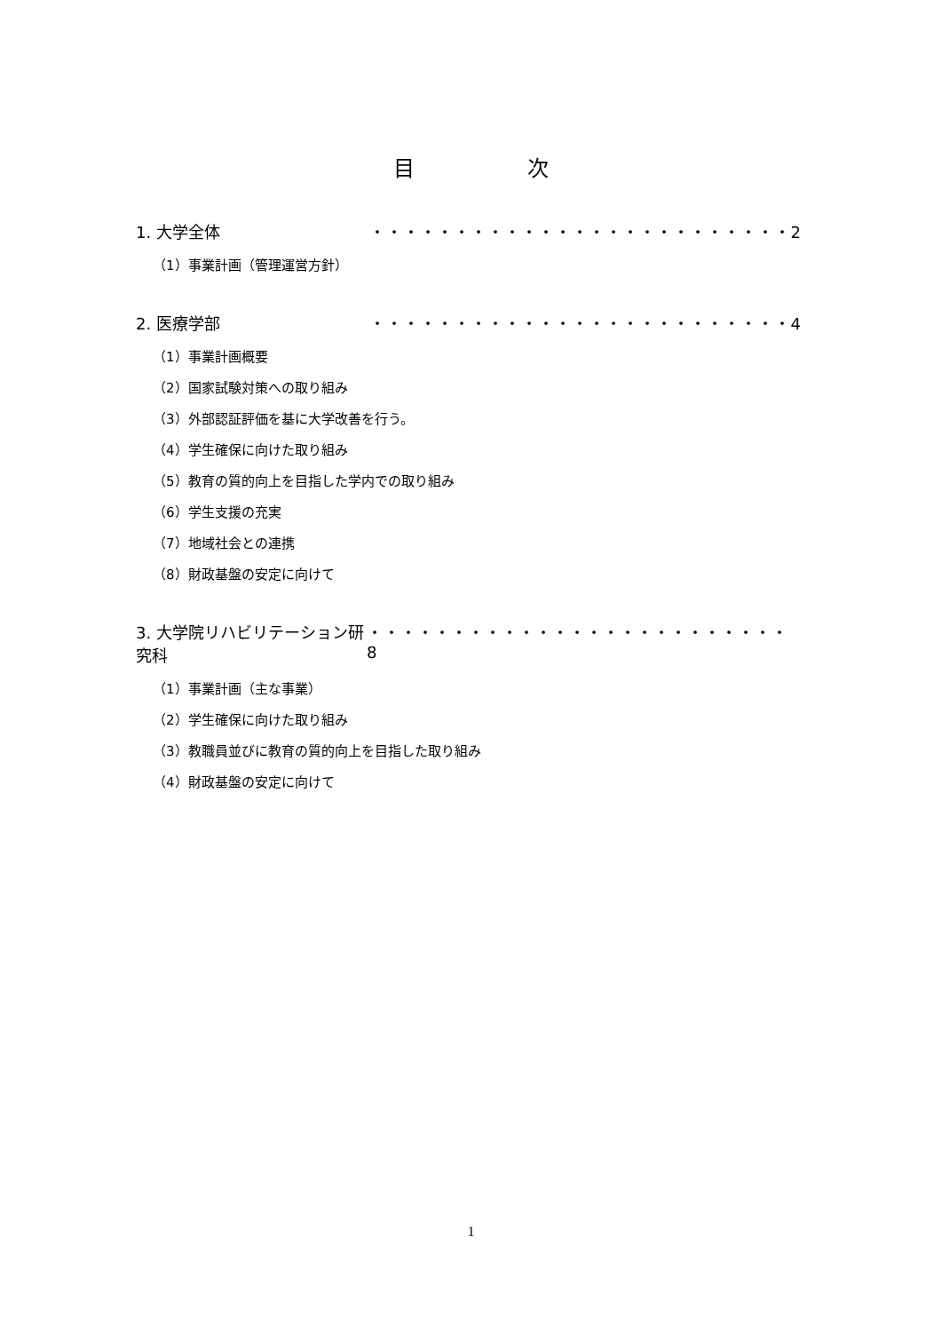目 次
1. 大学全体 ・・・・・・・・・・・・・・・・・・・・・・・・・2
（1）事業計画（管理運営方針）
2. 医療学部 ・・・・・・・・・・・・・・・・・・・・・・・・・4
（1）事業計画概要
（2）国家試験対策への取り組み
（3）外部認証評価を基に大学改善を行う。
（4）学生確保に向けた取り組み
（5）教育の質的向上を目指した学内での取り組み
（6）学生支援の充実
（7）地域社会との連携
（8）財政基盤の安定に向けて
3. 大学院リハビリテーション研究科 ・・・・・・・・・・・・・・・・・・・・・・・・・8
（1）事業計画（主な事業）
（2）学生確保に向けた取り組み
（3）教職員並びに教育の質的向上を目指した取り組み
（4）財政基盤の安定に向けて
1